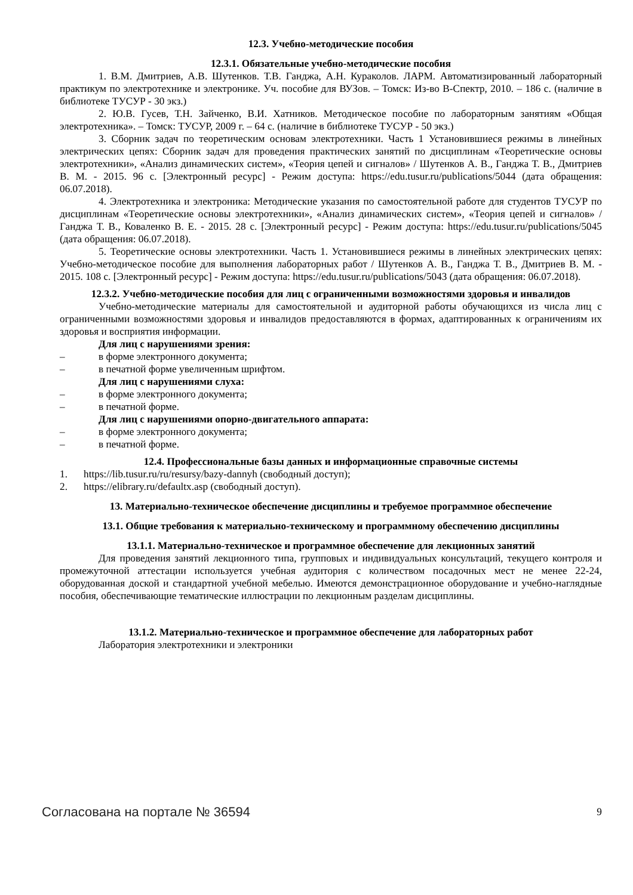12.3. Учебно-методические пособия
12.3.1. Обязательные учебно-методические пособия
1. В.М. Дмитриев, А.В. Шутенков. Т.В. Ганджа, А.Н. Кураколов. ЛАРМ. Автоматизированный лабораторный практикум по электротехнике и электронике. Уч. пособие для ВУЗов. – Томск: Из-во В-Спектр, 2010. – 186 с. (наличие в библиотеке ТУСУР - 30 экз.)
2. Ю.В. Гусев, Т.Н. Зайченко, В.И. Хатников. Методическое пособие по лабораторным занятиям «Общая электротехника». – Томск: ТУСУР, 2009 г. – 64 с. (наличие в библиотеке ТУСУР - 50 экз.)
3. Сборник задач по теоретическим основам электротехники. Часть 1 Установившиеся режимы в линейных электрических цепях: Сборник задач для проведения практических занятий по дисциплинам «Теоретические основы электротехники», «Анализ динамических систем», «Теория цепей и сигналов» / Шутенков А. В., Ганджа Т. В., Дмитриев В. М. - 2015. 96 с. [Электронный ресурс] - Режим доступа: https://edu.tusur.ru/publications/5044 (дата обращения: 06.07.2018).
4. Электротехника и электроника: Методические указания по самостоятельной работе для студентов ТУСУР по дисциплинам «Теоретические основы электротехники», «Анализ динамических систем», «Теория цепей и сигналов» / Ганджа Т. В., Коваленко В. Е. - 2015. 28 с. [Электронный ресурс] - Режим доступа: https://edu.tusur.ru/publications/5045 (дата обращения: 06.07.2018).
5. Теоретические основы электротехники. Часть 1. Установившиеся режимы в линейных электрических цепях: Учебно-методическое пособие для выполнения лабораторных работ / Шутенков А. В., Ганджа Т. В., Дмитриев В. М. - 2015. 108 с. [Электронный ресурс] - Режим доступа: https://edu.tusur.ru/publications/5043 (дата обращения: 06.07.2018).
12.3.2. Учебно-методические пособия для лиц с ограниченными возможностями здоровья и инвалидов
Учебно-методические материалы для самостоятельной и аудиторной работы обучающихся из числа лиц с ограниченными возможностями здоровья и инвалидов предоставляются в формах, адаптированных к ограничениям их здоровья и восприятия информации.
Для лиц с нарушениями зрения:
– в форме электронного документа;
– в печатной форме увеличенным шрифтом.
Для лиц с нарушениями слуха:
– в форме электронного документа;
– в печатной форме.
Для лиц с нарушениями опорно-двигательного аппарата:
– в форме электронного документа;
– в печатной форме.
12.4. Профессиональные базы данных и информационные справочные системы
1. https://lib.tusur.ru/ru/resursy/bazy-dannyh (свободный доступ);
2. https://elibrary.ru/defaultx.asp (свободный доступ).
13. Материально-техническое обеспечение дисциплины и требуемое программное обеспечение
13.1. Общие требования к материально-техническому и программному обеспечению дисциплины
13.1.1. Материально-техническое и программное обеспечение для лекционных занятий
Для проведения занятий лекционного типа, групповых и индивидуальных консультаций, текущего контроля и промежуточной аттестации используется учебная аудитория с количеством посадочных мест не менее 22-24, оборудованная доской и стандартной учебной мебелью. Имеются демонстрационное оборудование и учебно-наглядные пособия, обеспечивающие тематические иллюстрации по лекционным разделам дисциплины.
13.1.2. Материально-техническое и программное обеспечение для лабораторных работ
Лаборатория электротехники и электроники
Согласована на портале № 36594 9